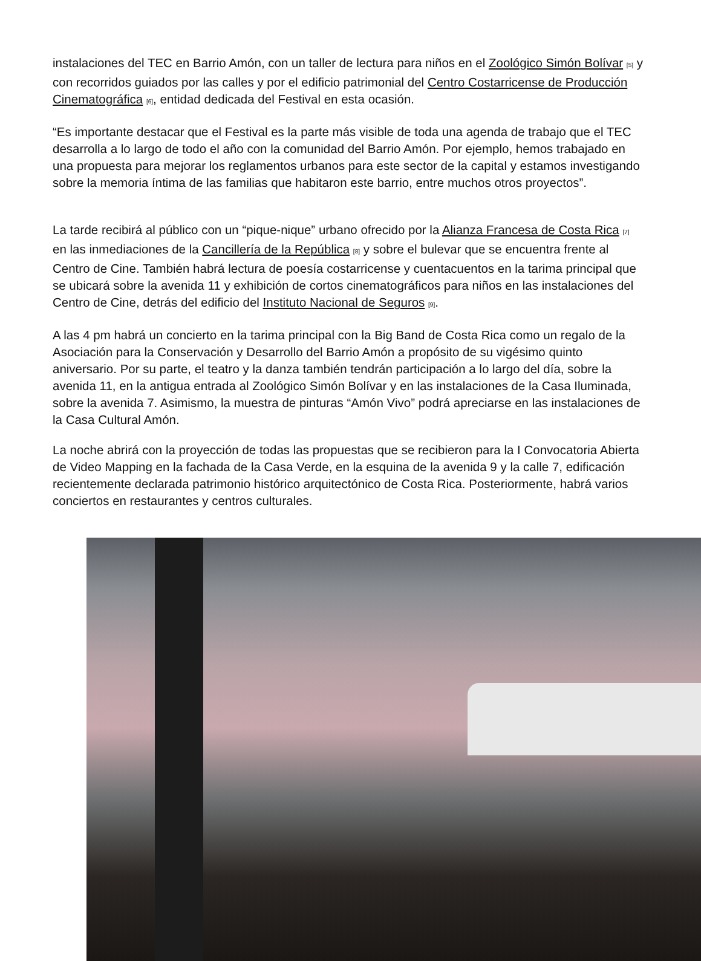instalaciones del TEC en Barrio Amón, con un taller de lectura para niños en el Zoológico Simón Bolívar [5] y con recorridos guiados por las calles y por el edificio patrimonial del Centro Costarricense de Producción Cinematográfica [6], entidad dedicada del Festival en esta ocasión.
“Es importante destacar que el Festival es la parte más visible de toda una agenda de trabajo que el TEC desarrolla a lo largo de todo el año con la comunidad del Barrio Amón. Por ejemplo, hemos trabajado en una propuesta para mejorar los reglamentos urbanos para este sector de la capital y estamos investigando sobre la memoria íntima de las familias que habitaron este barrio, entre muchos otros proyectos”.
La tarde recibirá al público con un “pique-nique” urbano ofrecido por la Alianza Francesa de Costa Rica [7] en las inmediaciones de la Cancillería de la República [8] y sobre el bulevar que se encuentra frente al Centro de Cine. También habrá lectura de poesía costarricense y cuentacuentos en la tarima principal que se ubicará sobre la avenida 11 y exhibición de cortos cinematográficos para niños en las instalaciones del Centro de Cine, detrás del edificio del Instituto Nacional de Seguros [9].
A las 4 pm habrá un concierto en la tarima principal con la Big Band de Costa Rica como un regalo de la Asociación para la Conservación y Desarrollo del Barrio Amón a propósito de su vigésimo quinto aniversario. Por su parte, el teatro y la danza también tendrán participación a lo largo del día, sobre la avenida 11, en la antigua entrada al Zoológico Simón Bolívar y en las instalaciones de la Casa Iluminada, sobre la avenida 7. Asimismo, la muestra de pinturas “Amón Vivo” podrá apreciarse en las instalaciones de la Casa Cultural Amón.
La noche abrirá con la proyección de todas las propuestas que se recibieron para la I Convocatoria Abierta de Video Mapping en la fachada de la Casa Verde, en la esquina de la avenida 9 y la calle 7, edificación recientemente declarada patrimonio histórico arquitectónico de Costa Rica. Posteriormente, habrá varios conciertos en restaurantes y centros culturales.